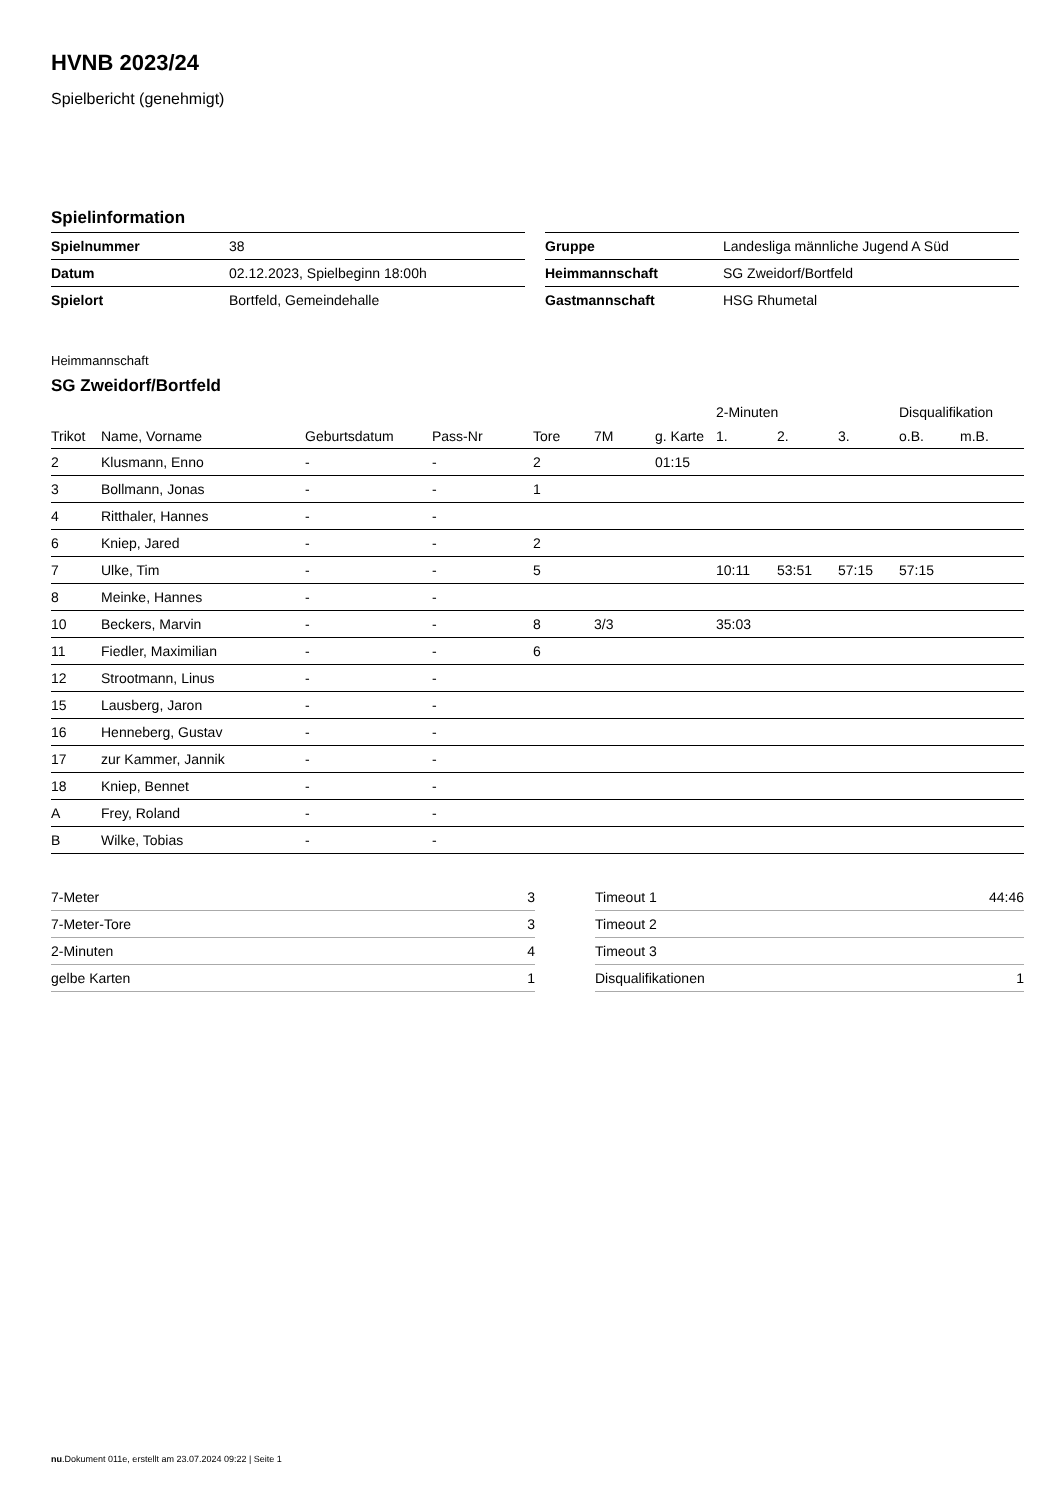HVNB 2023/24
Spielbericht (genehmigt)
Spielinformation
| Spielnummer | 38 |
| Datum | 02.12.2023, Spielbeginn 18:00h |
| Spielort | Bortfeld, Gemeindehalle |
| Gruppe | Landesliga männliche Jugend A Süd |
| Heimmannschaft | SG Zweidorf/Bortfeld |
| Gastmannschaft | HSG Rhumetal |
Heimmannschaft
SG Zweidorf/Bortfeld
| | | | | | | | 2-Minuten | | | Disqualifikation | |
| --- | --- | --- | --- | --- | --- | --- | --- | --- | --- | --- | --- |
| Trikot | Name, Vorname | Geburtsdatum | Pass-Nr | Tore | 7M | g. Karte | 1. | 2. | 3. | o.B. | m.B. |
| 2 | Klusmann, Enno | - | - | 2 | | 01:15 | | | | | |
| 3 | Bollmann, Jonas | - | - | 1 | | | | | | | |
| 4 | Ritthaler, Hannes | - | - | | | | | | | | |
| 6 | Kniep, Jared | - | - | 2 | | | | | | | |
| 7 | Ulke, Tim | - | - | 5 | | | 10:11 | 53:51 | 57:15 | 57:15 | |
| 8 | Meinke, Hannes | - | - | | | | | | | | |
| 10 | Beckers, Marvin | - | - | 8 | 3/3 | | 35:03 | | | | |
| 11 | Fiedler, Maximilian | - | - | 6 | | | | | | | |
| 12 | Strootmann, Linus | - | - | | | | | | | | |
| 15 | Lausberg, Jaron | - | - | | | | | | | | |
| 16 | Henneberg, Gustav | - | - | | | | | | | | |
| 17 | zur Kammer, Jannik | - | - | | | | | | | | |
| 18 | Kniep, Bennet | - | - | | | | | | | | |
| A | Frey, Roland | - | - | | | | | | | | |
| B | Wilke, Tobias | - | - | | | | | | | | |
| 7-Meter | 3 |
| 7-Meter-Tore | 3 |
| 2-Minuten | 4 |
| gelbe Karten | 1 |
| Timeout 1 | 44:46 |
| Timeout 2 | |
| Timeout 3 | |
| Disqualifikationen | 1 |
nu.Dokument 011e, erstellt am 23.07.2024 09:22 | Seite 1